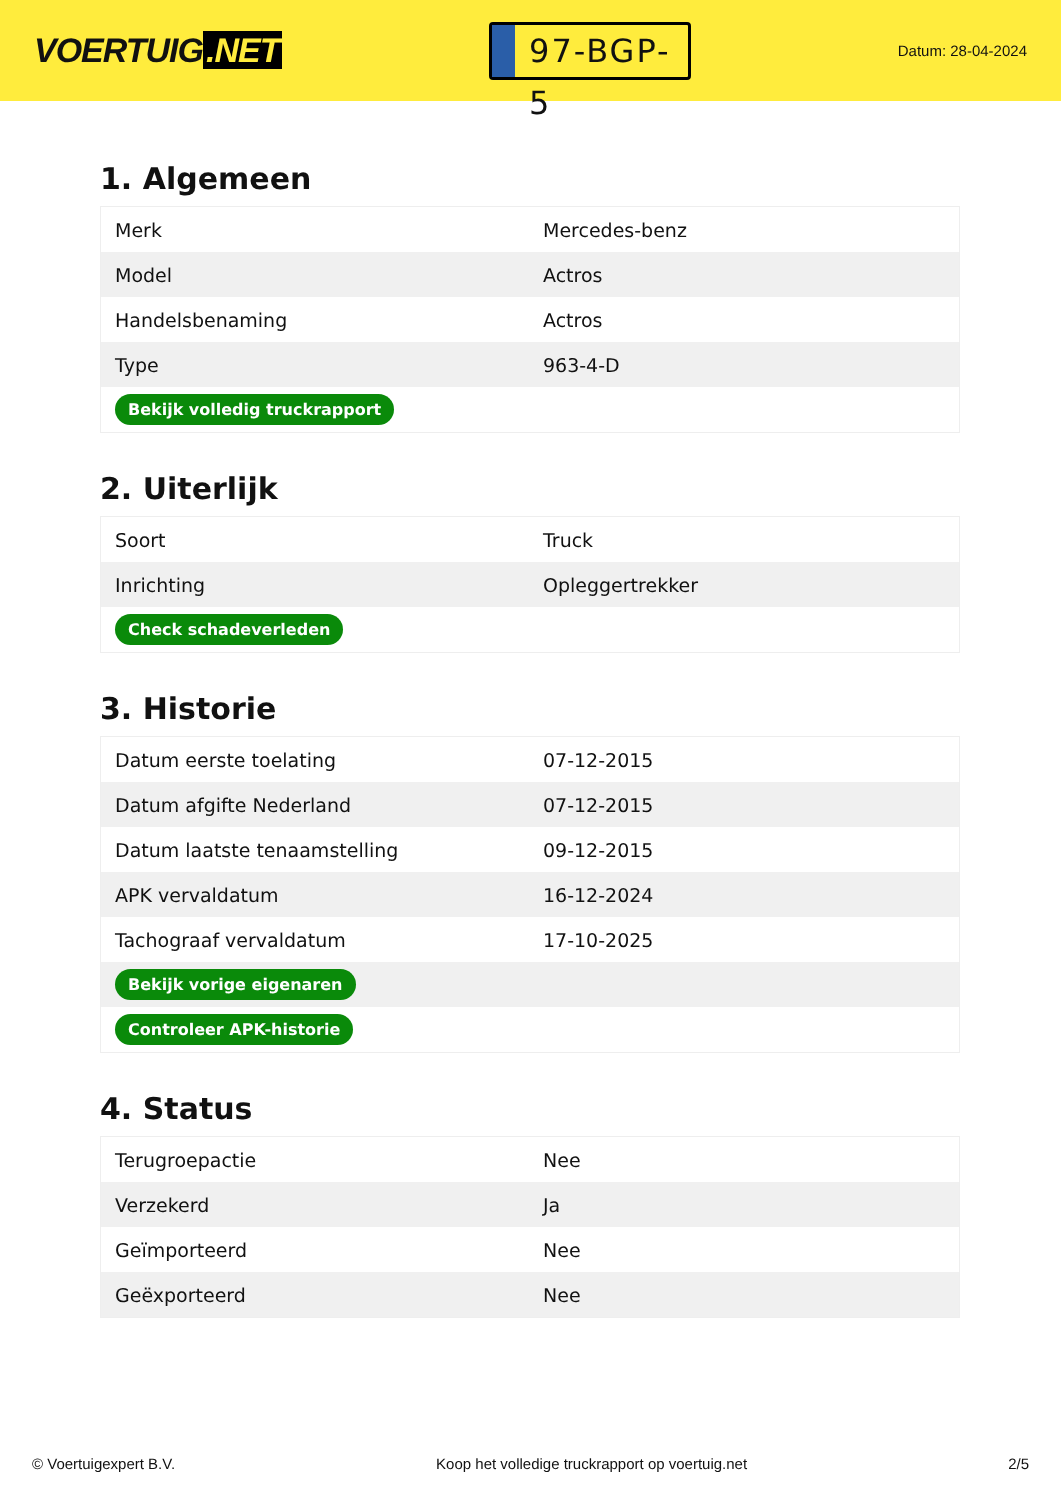VOERTUIG.NET
97-BGP-5
Datum: 28-04-2024
1. Algemeen
| Merk | Mercedes-benz |
| Model | Actros |
| Handelsbenaming | Actros |
| Type | 963-4-D |
| Bekijk volledig truckrapport | |
2. Uiterlijk
| Soort | Truck |
| Inrichting | Opleggertrekker |
| Check schadeverleden | |
3. Historie
| Datum eerste toelating | 07-12-2015 |
| Datum afgifte Nederland | 07-12-2015 |
| Datum laatste tenaamstelling | 09-12-2015 |
| APK vervaldatum | 16-12-2024 |
| Tachograaf vervaldatum | 17-10-2025 |
| Bekijk vorige eigenaren | |
| Controleer APK-historie | |
4. Status
| Terugroepactie | Nee |
| Verzekerd | Ja |
| Geïmporteerd | Nee |
| Geëxporteerd | Nee |
© Voertuigexpert B.V. Koop het volledige truckrapport op voertuig.net 2/5